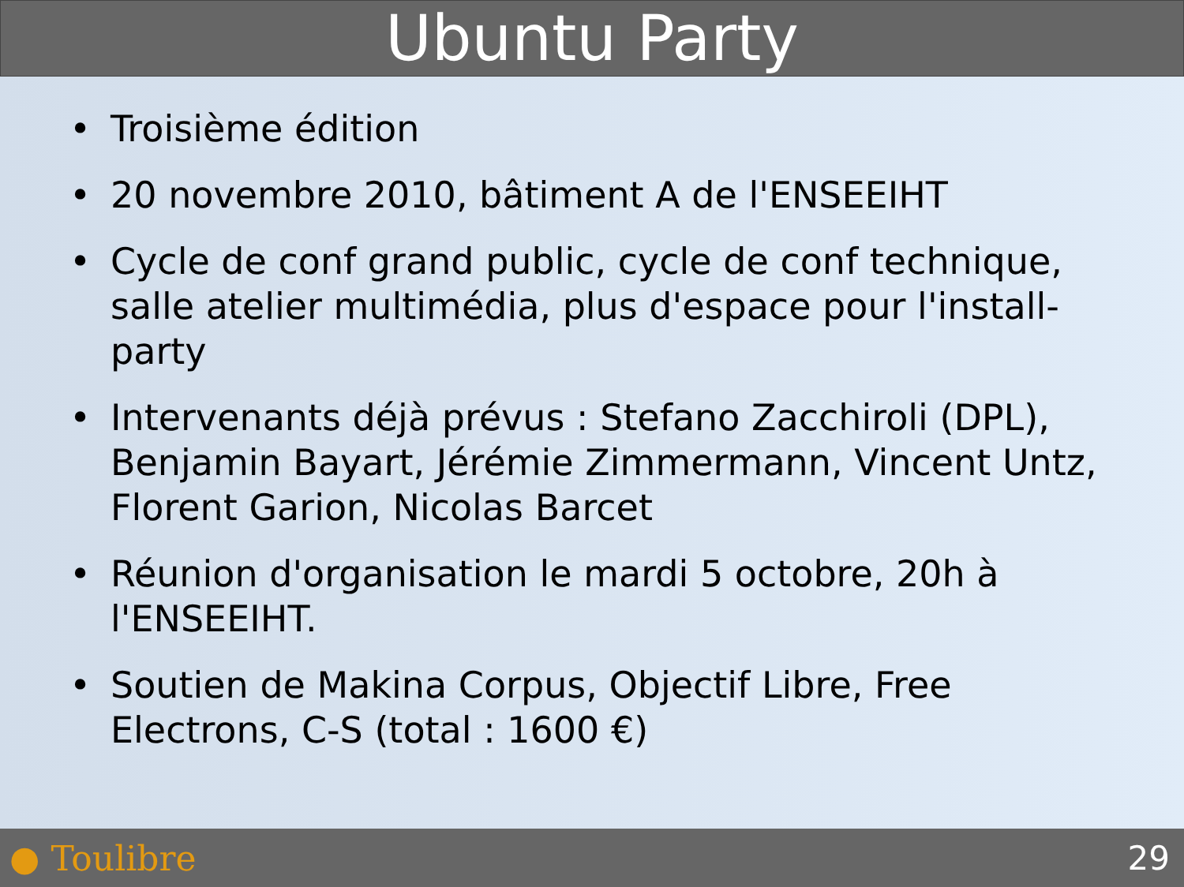Ubuntu Party
• Troisième édition
• 20 novembre 2010, bâtiment A de l'ENSEEIHT
• Cycle de conf grand public, cycle de conf technique, salle atelier multimédia, plus d'espace pour l'install-party
• Intervenants déjà prévus : Stefano Zacchiroli (DPL), Benjamin Bayart, Jérémie Zimmermann, Vincent Untz, Florent Garion, Nicolas Barcet
• Réunion d'organisation le mardi 5 octobre, 20h à l'ENSEEIHT.
• Soutien de Makina Corpus, Objectif Libre, Free Electrons, C-S (total : 1600 €)
● Toulibre 29